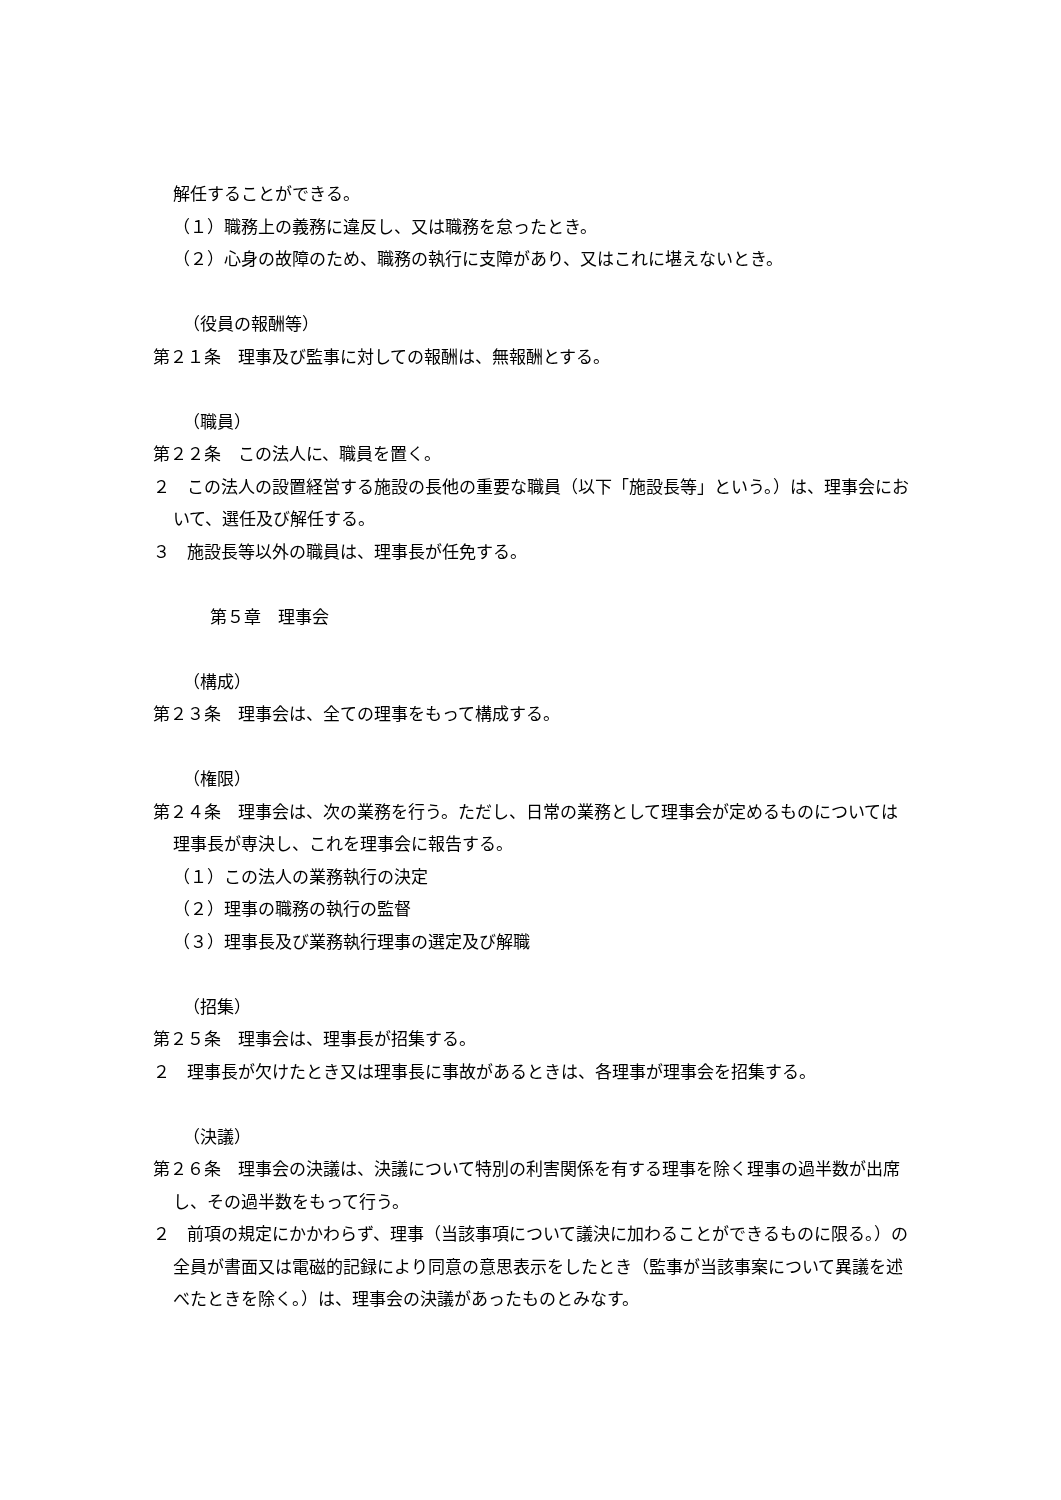解任することができる。
（１）職務上の義務に違反し、又は職務を怠ったとき。
（２）心身の故障のため、職務の執行に支障があり、又はこれに堪えないとき。
（役員の報酬等）
第２１条　理事及び監事に対しての報酬は、無報酬とする。
（職員）
第２２条　この法人に、職員を置く。
２　この法人の設置経営する施設の長他の重要な職員（以下「施設長等」という。）は、理事会において、選任及び解任する。
３　施設長等以外の職員は、理事長が任免する。
第５章　理事会
（構成）
第２３条　理事会は、全ての理事をもって構成する。
（権限）
第２４条　理事会は、次の業務を行う。ただし、日常の業務として理事会が定めるものについては理事長が専決し、これを理事会に報告する。
（１）この法人の業務執行の決定
（２）理事の職務の執行の監督
（３）理事長及び業務執行理事の選定及び解職
（招集）
第２５条　理事会は、理事長が招集する。
２　理事長が欠けたとき又は理事長に事故があるときは、各理事が理事会を招集する。
（決議）
第２６条　理事会の決議は、決議について特別の利害関係を有する理事を除く理事の過半数が出席し、その過半数をもって行う。
２　前項の規定にかかわらず、理事（当該事項について議決に加わることができるものに限る。）の全員が書面又は電磁的記録により同意の意思表示をしたとき（監事が当該事案について異議を述べたときを除く。）は、理事会の決議があったものとみなす。